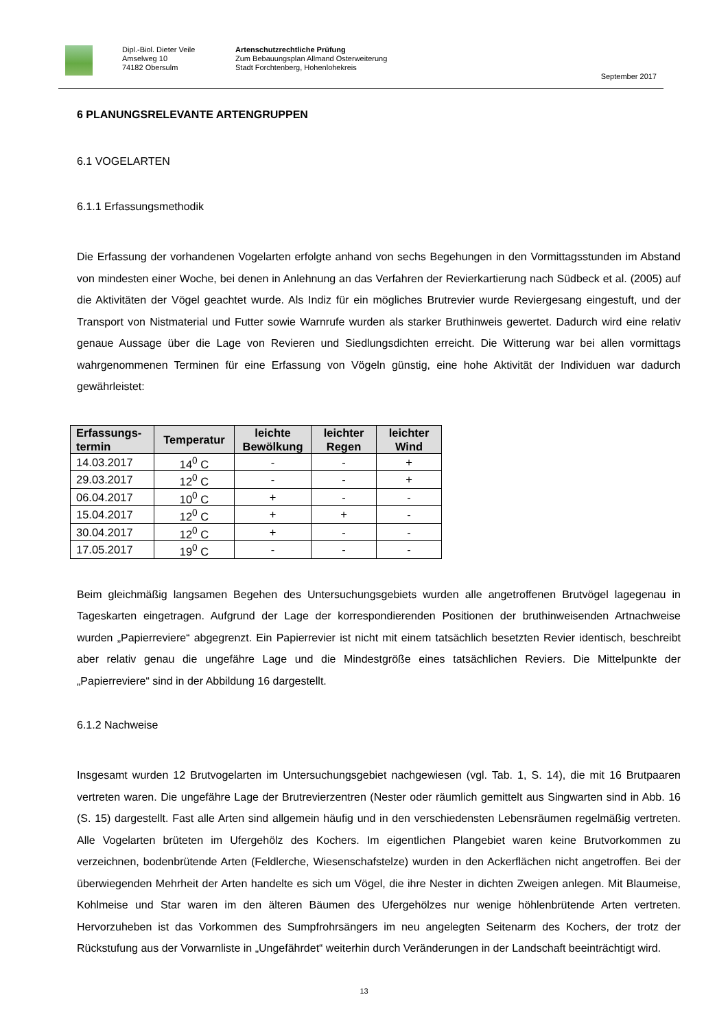Dipl.-Biol. Dieter Veile
Amselweg 10
74182 Obersulm
Artenschutzrechtliche Prüfung
Zum Bebauungsplan Allmand Osterweiterung
Stadt Forchtenberg, Hohenlohekreis
September 2017
6 PLANUNGSRELEVANTE ARTENGRUPPEN
6.1 VOGELARTEN
6.1.1 Erfassungsmethodik
Die Erfassung der vorhandenen Vogelarten erfolgte anhand von sechs Begehungen in den Vormittagsstunden im Abstand von mindesten einer Woche, bei denen in Anlehnung an das Verfahren der Revierkartierung nach Südbeck et al. (2005) auf die Aktivitäten der Vögel geachtet wurde. Als Indiz für ein mögliches Brutrevier wurde Reviergesang eingestuft, und der Transport von Nistmaterial und Futter sowie Warnrufe wurden als starker Bruthinweis gewertet. Dadurch wird eine relativ genaue Aussage über die Lage von Revieren und Siedlungsdichten erreicht. Die Witterung war bei allen vormittags wahrgenommenen Terminen für eine Erfassung von Vögeln günstig, eine hohe Aktivität der Individuen war dadurch gewährleistet:
| Erfassungs- termin | Temperatur | leichte Bewölkung | leichter Regen | leichter Wind |
| --- | --- | --- | --- | --- |
| 14.03.2017 | 14<sup>0</sup> C | - | - | + |
| 29.03.2017 | 12<sup>0</sup> C | - | - | + |
| 06.04.2017 | 10<sup>0</sup> C | + | - | - |
| 15.04.2017 | 12<sup>0</sup> C | + | + | - |
| 30.04.2017 | 12<sup>0</sup> C | + | - | - |
| 17.05.2017 | 19<sup>0</sup> C | - | - | - |
Beim gleichmäßig langsamen Begehen des Untersuchungsgebiets wurden alle angetroffenen Brutvögel lagegenau in Tageskarten eingetragen. Aufgrund der Lage der korrespondierenden Positionen der bruthinweisenden Artnachweise wurden „Papierreviere“ abgegrenzt. Ein Papierrevier ist nicht mit einem tatsächlich besetzten Revier identisch, beschreibt aber relativ genau die ungefähre Lage und die Mindestgröße eines tatsächlichen Reviers. Die Mittelpunkte der „Papierreviere“ sind in der Abbildung 16 dargestellt.
6.1.2 Nachweise
Insgesamt wurden 12 Brutvogelarten im Untersuchungsgebiet nachgewiesen (vgl. Tab. 1, S. 14), die mit 16 Brutpaaren vertreten waren. Die ungefähre Lage der Brutrevierzentren (Nester oder räumlich gemittelt aus Singwarten sind in Abb. 16 (S. 15) dargestellt. Fast alle Arten sind allgemein häufig und in den verschiedensten Lebensräumen regelmäßig vertreten. Alle Vogelarten brüteten im Ufergehölz des Kochers. Im eigentlichen Plangebiet waren keine Brutvorkommen zu verzeichnen, bodenbrütende Arten (Feldlerche, Wiesenschafstelze) wurden in den Ackerflächen nicht angetroffen. Bei der überwiegenden Mehrheit der Arten handelte es sich um Vögel, die ihre Nester in dichten Zweigen anlegen. Mit Blaumeise, Kohlmeise und Star waren im den älteren Bäumen des Ufergehölzes nur wenige höhlenbrütende Arten vertreten. Hervorzuheben ist das Vorkommen des Sumpfrohrsängers im neu angelegten Seitenarm des Kochers, der trotz der Rückstufung aus der Vorwarnliste in „Ungefährdet“ weiterhin durch Veränderungen in der Landschaft beeinträchtigt wird.
13